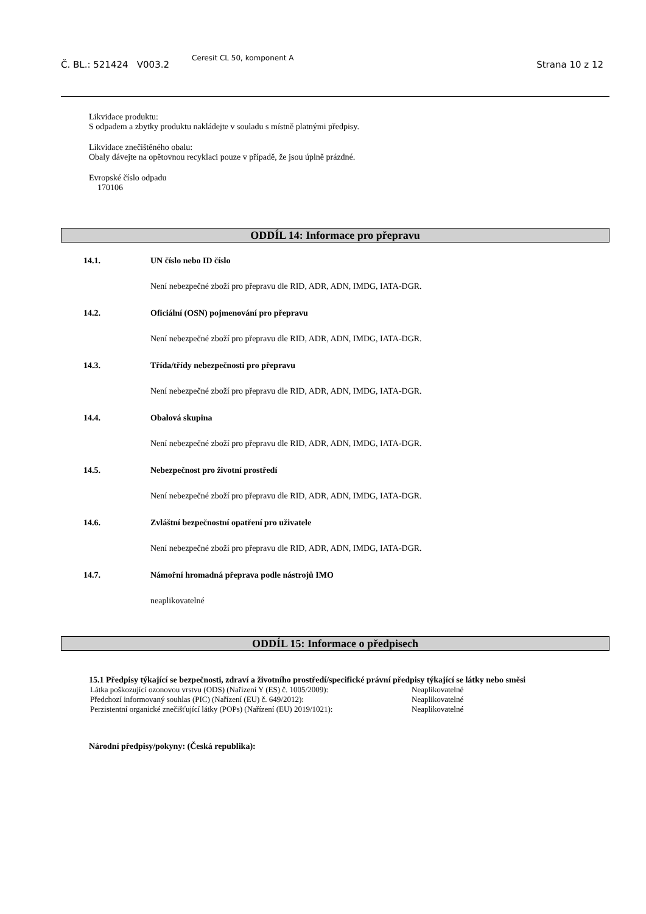Č. BL.: 521424 V003.2
Ceresit CL 50, komponent A
Strana 10 z 12
Likvidace produktu:
S odpadem a zbytky produktu nakládejte v souladu s místně platnými předpisy.
Likvidace znečištěného obalu:
Obaly dávejte na opětovnou recyklaci pouze v případě, že jsou úplně prázdné.
Evropské číslo odpadu
170106
ODDÍL 14: Informace pro přepravu
14.1. UN číslo nebo ID číslo
Není nebezpečné zboží pro přepravu dle RID, ADR, ADN, IMDG, IATA-DGR.
14.2. Oficiální (OSN) pojmenování pro přepravu
Není nebezpečné zboží pro přepravu dle RID, ADR, ADN, IMDG, IATA-DGR.
14.3. Třída/třídy nebezpečnosti pro přepravu
Není nebezpečné zboží pro přepravu dle RID, ADR, ADN, IMDG, IATA-DGR.
14.4. Obalová skupina
Není nebezpečné zboží pro přepravu dle RID, ADR, ADN, IMDG, IATA-DGR.
14.5. Nebezpečnost pro životní prostředí
Není nebezpečné zboží pro přepravu dle RID, ADR, ADN, IMDG, IATA-DGR.
14.6. Zvláštní bezpečnostní opatření pro uživatele
Není nebezpečné zboží pro přepravu dle RID, ADR, ADN, IMDG, IATA-DGR.
14.7. Námořní hromadná přeprava podle nástrojů IMO
neaplikovatelné
ODDÍL 15: Informace o předpisech
15.1 Předpisy týkající se bezpečnosti, zdraví a životního prostředí/specifické právní předpisy týkající se látky nebo směsi
Látka poškozující ozonovou vrstvu (ODS) (Nařízení Y (ES) č. 1005/2009): Neaplikovatelné
Předchozí informovaný souhlas (PIC) (Nařízení (EU) č. 649/2012): Neaplikovatelné
Perzistentní organické znečišťující látky (POPs) (Nařízení (EU) 2019/1021): Neaplikovatelné
Národní předpisy/pokyny: (Česká republika):